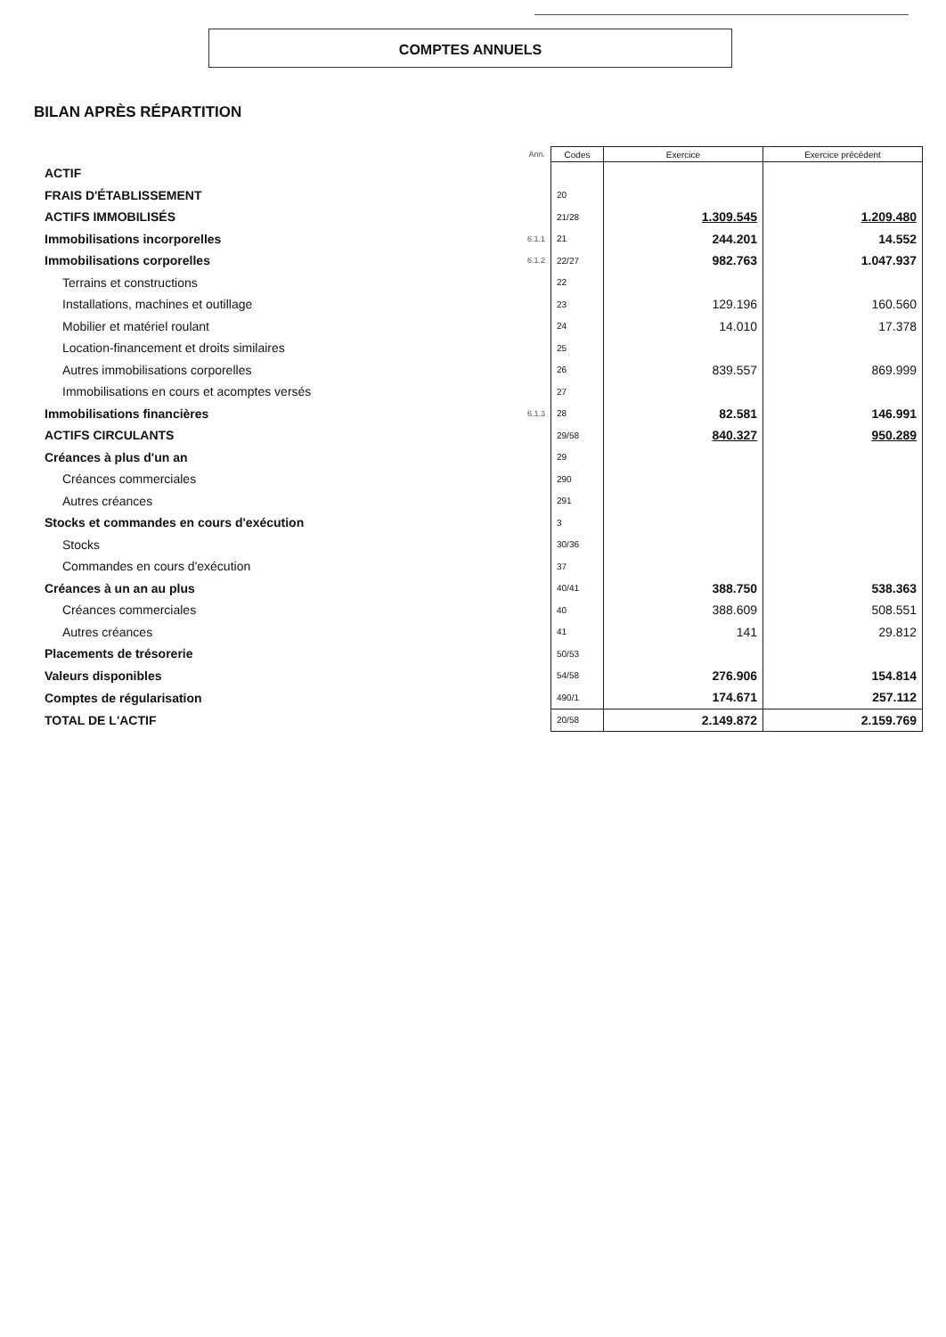COMPTES ANNUELS
BILAN APRÈS RÉPARTITION
| | Ann. | Codes | Exercice | Exercice précédent |
| --- | --- | --- | --- | --- |
| ACTIF | | | | |
| FRAIS D'ÉTABLISSEMENT | | 20 | | |
| ACTIFS IMMOBILISÉS | | 21/28 | 1.309.545 | 1.209.480 |
| Immobilisations incorporelles | 6.1.1 | 21 | 244.201 | 14.552 |
| Immobilisations corporelles | 6.1.2 | 22/27 | 982.763 | 1.047.937 |
| Terrains et constructions | | 22 | | |
| Installations, machines et outillage | | 23 | 129.196 | 160.560 |
| Mobilier et matériel roulant | | 24 | 14.010 | 17.378 |
| Location-financement et droits similaires | | 25 | | |
| Autres immobilisations corporelles | | 26 | 839.557 | 869.999 |
| Immobilisations en cours et acomptes versés | | 27 | | |
| Immobilisations financières | 6.1.3 | 28 | 82.581 | 146.991 |
| ACTIFS CIRCULANTS | | 29/58 | 840.327 | 950.289 |
| Créances à plus d'un an | | 29 | | |
| Créances commerciales | | 290 | | |
| Autres créances | | 291 | | |
| Stocks et commandes en cours d'exécution | | 3 | | |
| Stocks | | 30/36 | | |
| Commandes en cours d'exécution | | 37 | | |
| Créances à un an au plus | | 40/41 | 388.750 | 538.363 |
| Créances commerciales | | 40 | 388.609 | 508.551 |
| Autres créances | | 41 | 141 | 29.812 |
| Placements de trésorerie | | 50/53 | | |
| Valeurs disponibles | | 54/58 | 276.906 | 154.814 |
| Comptes de régularisation | | 490/1 | 174.671 | 257.112 |
| TOTAL DE L'ACTIF | | 20/58 | 2.149.872 | 2.159.769 |